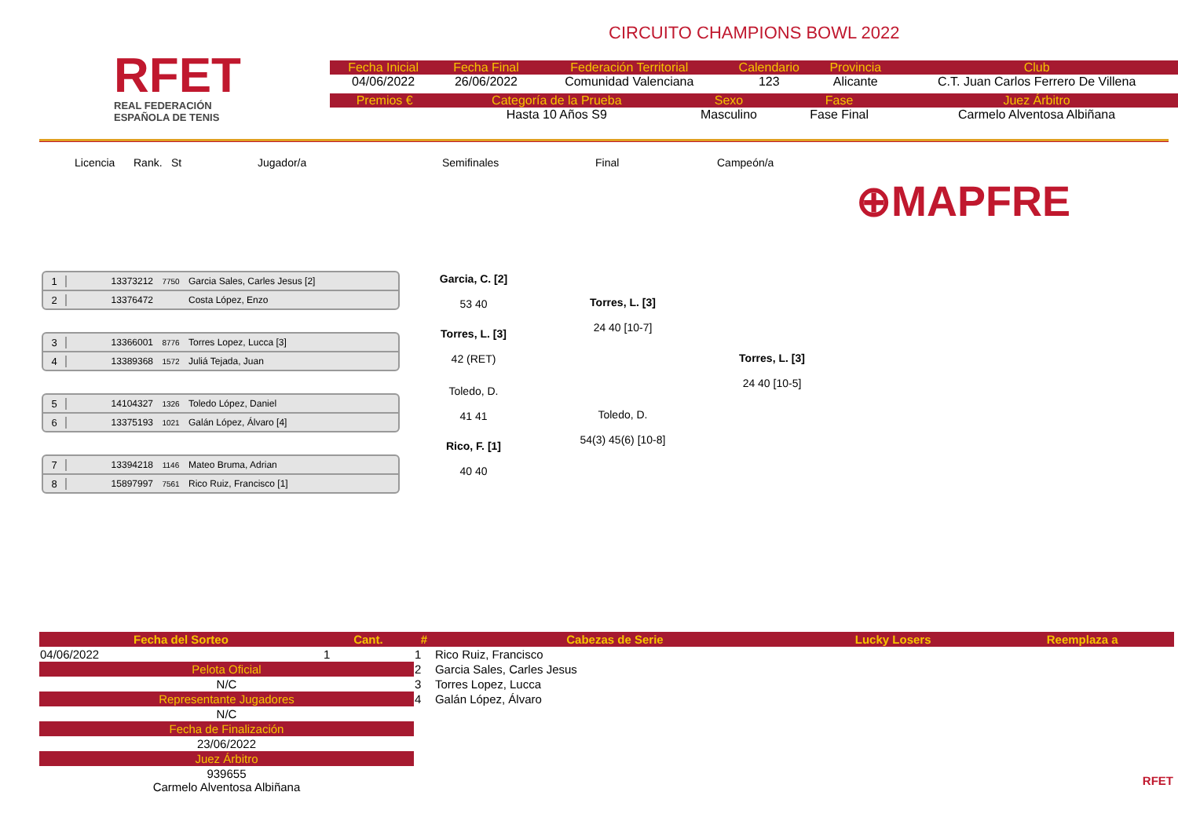RFET
REAL FEDERACIÓN
ESPAÑOLA DE TENIS
CIRCUITO CHAMPIONS BOWL 2022
| Fecha Inicial | Fecha Final | Federación Territorial | Calendario | Provincia | Club |
| --- | --- | --- | --- | --- | --- |
| 04/06/2022 | 26/06/2022 | Comunidad Valenciana | 123 | Alicante | C.T. Juan Carlos Ferrero De Villena |
| Premios € | Categoría de la Prueba | Sexo | Fase | Juez Árbitro |
| --- | --- | --- | --- | --- |
| | Hasta 10 Años S9 | Masculino | Fase Final | Carmelo Alventosa Albiñana |
Licencia Rank. St Jugador/a Semifinales Final Campeón/a
⊕MAPFRE
1 13373212 7750 Garcia Sales, Carles Jesus [2]
2 13376472 Costa López, Enzo
3 13366001 8776 Torres Lopez, Lucca [3]
4 13389368 1572 Juliá Tejada, Juan
5 14104327 1326 Toledo López, Daniel
6 13375193 1021 Galán López, Álvaro [4]
7 13394218 1146 Mateo Bruma, Adrian
8 15897997 7561 Rico Ruiz, Francisco [1]
Garcia, C. [2]
53 40
Torres, L. [3]
42 (RET)
Toledo, D.
41 41
Rico, F. [1]
40 40
Torres, L. [3]
24 40 [10-7]
Toledo, D.
54(3) 45(6) [10-8]
Torres, L. [3]
24 40 [10-5]
| Fecha del Sorteo | Cant. | # | Cabezas de Serie | Lucky Losers | Reemplaza a |
| --- | --- | --- | --- | --- | --- |
| 04/06/2022 | 1 | 1 | Rico Ruiz, Francisco | | |
| Pelota Oficial | | 2 | Garcia Sales, Carles Jesus | | |
| N/C | | 3 | Torres Lopez, Lucca | | |
| Representante Jugadores | | 4 | Galán López, Álvaro | | |
| N/C | | | | | |
| Fecha de Finalización | | | | | |
| 23/06/2022 | | | | | |
| Juez Árbitro | | | | | |
| 939655 Carmelo Alventosa Albiñana | | | | | RFET |